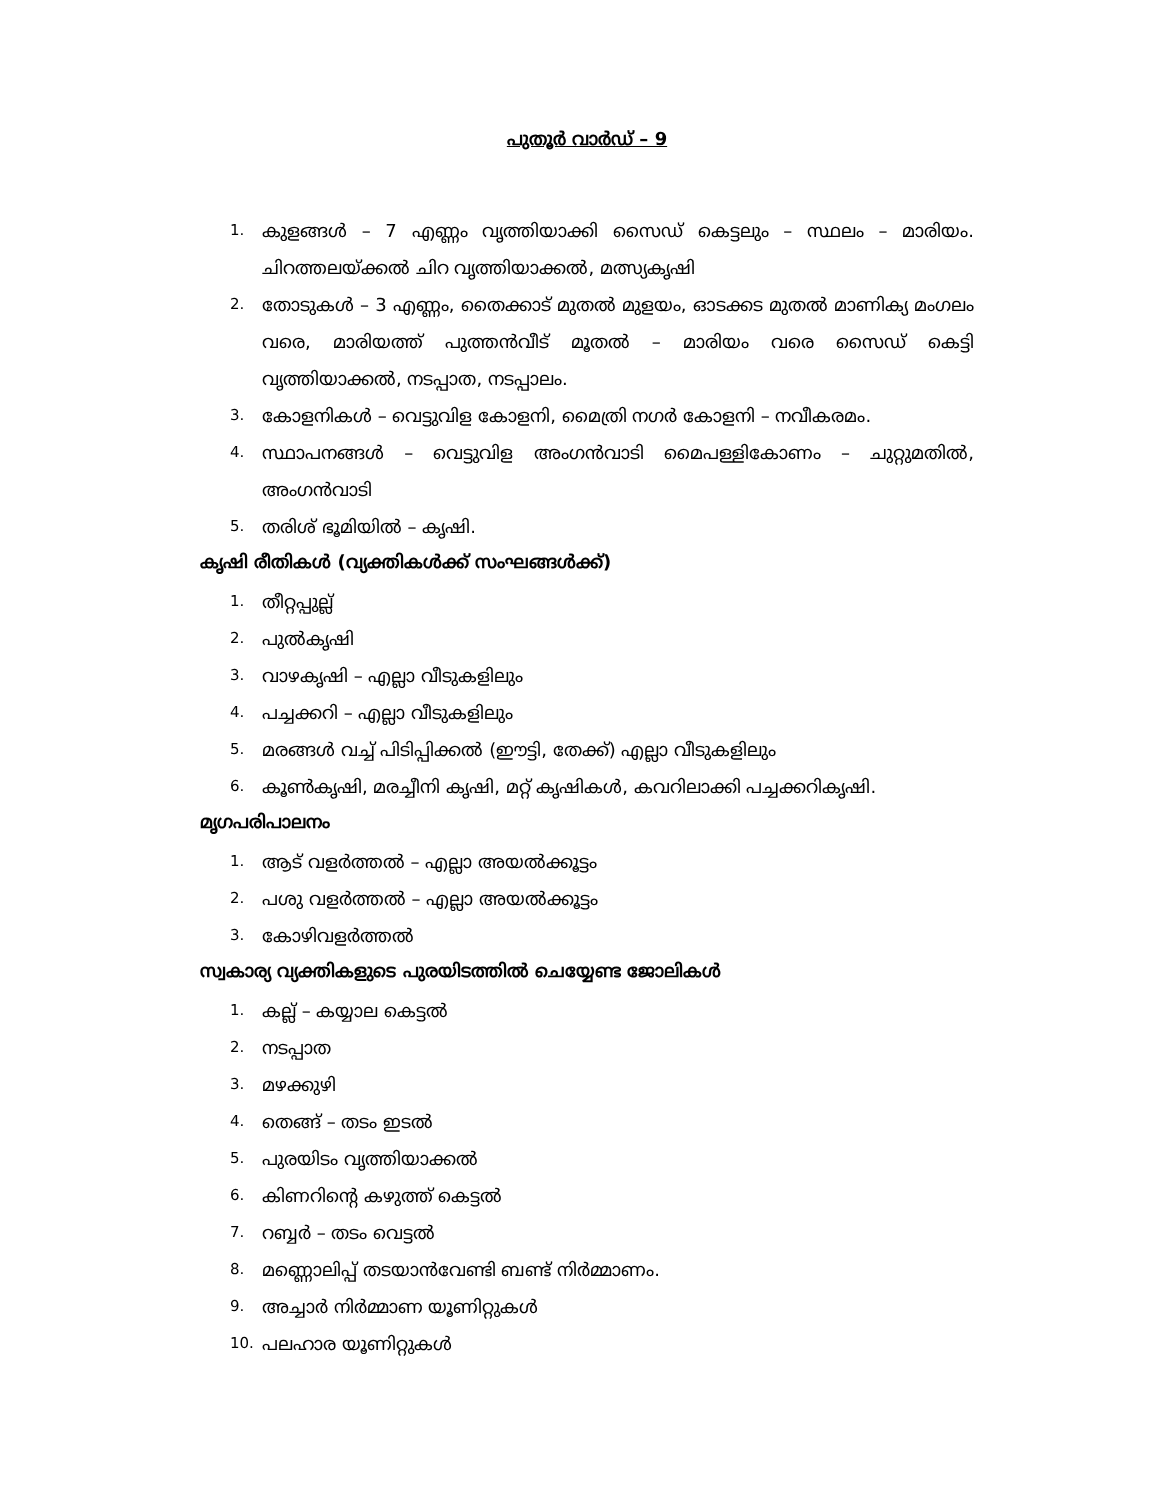പുതൂർ വാർഡ് – 9
1. കുളങ്ങൾ – 7 എണ്ണം വൃത്തിയാക്കി സൈഡ് കെട്ടലും – സ്ഥലം – മാരിയം. ചിറത്തലയ്ക്കൽ ചിറ വൃത്തിയാക്കൽ, മത്സ്യകൃഷി
2. തോടുകൾ – 3 എണ്ണം, തൈക്കാട് മുതൽ മുളയം, ഓടക്കട മുതൽ മാണിക്യ മംഗലം വരെ, മാരിയത്ത് പുത്തൻവീട് മൂതൽ – മാരിയം വരെ സൈഡ് കെട്ടി വൃത്തിയാക്കൽ, നടപ്പാത, നടപ്പാലം.
3. കോളനികൾ – വെട്ടുവിള കോളനി, മൈത്രി നഗർ കോളനി – നവീകരമം.
4. സ്ഥാപനങ്ങൾ – വെട്ടുവിള അംഗൻവാടി മൈപള്ളികോണം – ചുറ്റുമതിൽ, അംഗൻവാടി
5. തരിശ് ഭൂമിയിൽ – കൃഷി.
കൃഷി രീതികൾ (വ്യക്തികൾക്ക് സംഘങ്ങൾക്ക്)
1. തീറ്റപ്പുല്ല്
2. പുൽകൃഷി
3. വാഴകൃഷി – എല്ലാ വീടുകളിലും
4. പച്ചക്കറി – എല്ലാ വീടുകളിലും
5. മരങ്ങൾ വച്ച് പിടിപ്പിക്കൽ (ഈട്ടി, തേക്ക്) എല്ലാ വീടുകളിലും
6. കൂൺകൃഷി, മരച്ചീനി കൃഷി, മറ്റ് കൃഷികൾ, കവറിലാക്കി പച്ചക്കറികൃഷി.
മൃഗപരിപാലനം
1. ആട് വളർത്തൽ – എല്ലാ അയൽക്കൂട്ടം
2. പശു വളർത്തൽ – എല്ലാ അയൽക്കൂട്ടം
3. കോഴിവളർത്തൽ
സ്വകാര്യ വ്യക്തികളുടെ പുരയിടത്തിൽ ചെയ്യേണ്ട ജോലികൾ
1. കല്ല് – കയ്യാല കെട്ടൽ
2. നടപ്പാത
3. മഴക്കുഴി
4. തെങ്ങ് – തടം ഇടൽ
5. പുരയിടം വൃത്തിയാക്കൽ
6. കിണറിന്റെ കഴുത്ത് കെട്ടൽ
7. റബ്ബർ – തടം വെട്ടൽ
8. മണ്ണൊലിപ്പ് തടയാൻവേണ്ടി ബണ്ട് നിർമ്മാണം.
9. അച്ചാർ നിർമ്മാണ യൂണിറ്റുകൾ
10. പലഹാര യൂണിറ്റുകൾ